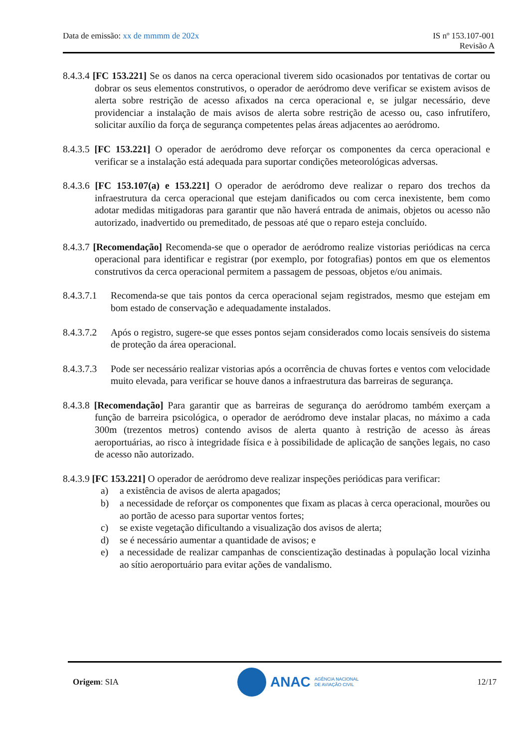Data de emissão: xx de mmmm de 202x
IS nº 153.107-001
Revisão A
8.4.3.4 [FC 153.221] Se os danos na cerca operacional tiverem sido ocasionados por tentativas de cortar ou dobrar os seus elementos construtivos, o operador de aeródromo deve verificar se existem avisos de alerta sobre restrição de acesso afixados na cerca operacional e, se julgar necessário, deve providenciar a instalação de mais avisos de alerta sobre restrição de acesso ou, caso infrutífero, solicitar auxílio da força de segurança competentes pelas áreas adjacentes ao aeródromo.
8.4.3.5 [FC 153.221] O operador de aeródromo deve reforçar os componentes da cerca operacional e verificar se a instalação está adequada para suportar condições meteorológicas adversas.
8.4.3.6 [FC 153.107(a) e 153.221] O operador de aeródromo deve realizar o reparo dos trechos da infraestrutura da cerca operacional que estejam danificados ou com cerca inexistente, bem como adotar medidas mitigadoras para garantir que não haverá entrada de animais, objetos ou acesso não autorizado, inadvertido ou premeditado, de pessoas até que o reparo esteja concluído.
8.4.3.7 [Recomendação] Recomenda-se que o operador de aeródromo realize vistorias periódicas na cerca operacional para identificar e registrar (por exemplo, por fotografias) pontos em que os elementos construtivos da cerca operacional permitem a passagem de pessoas, objetos e/ou animais.
8.4.3.7.1
Recomenda-se que tais pontos da cerca operacional sejam registrados, mesmo que estejam em bom estado de conservação e adequadamente instalados.
8.4.3.7.2
Após o registro, sugere-se que esses pontos sejam considerados como locais sensíveis do sistema de proteção da área operacional.
8.4.3.7.3
Pode ser necessário realizar vistorias após a ocorrência de chuvas fortes e ventos com velocidade muito elevada, para verificar se houve danos a infraestrutura das barreiras de segurança.
8.4.3.8 [Recomendação] Para garantir que as barreiras de segurança do aeródromo também exerçam a função de barreira psicológica, o operador de aeródromo deve instalar placas, no máximo a cada 300m (trezentos metros) contendo avisos de alerta quanto à restrição de acesso às áreas aeroportuárias, ao risco à integridade física e à possibilidade de aplicação de sanções legais, no caso de acesso não autorizado.
8.4.3.9 [FC 153.221] O operador de aeródromo deve realizar inspeções periódicas para verificar:
a) a existência de avisos de alerta apagados;
b) a necessidade de reforçar os componentes que fixam as placas à cerca operacional, mourões ou ao portão de acesso para suportar ventos fortes;
c) se existe vegetação dificultando a visualização dos avisos de alerta;
d) se é necessário aumentar a quantidade de avisos; e
e) a necessidade de realizar campanhas de conscientização destinadas à população local vizinha ao sítio aeroportuário para evitar ações de vandalismo.
Origem: SIA
ANAC AGÊNCIA NACIONAL
DE AVIAÇÃO CIVIL
12/17